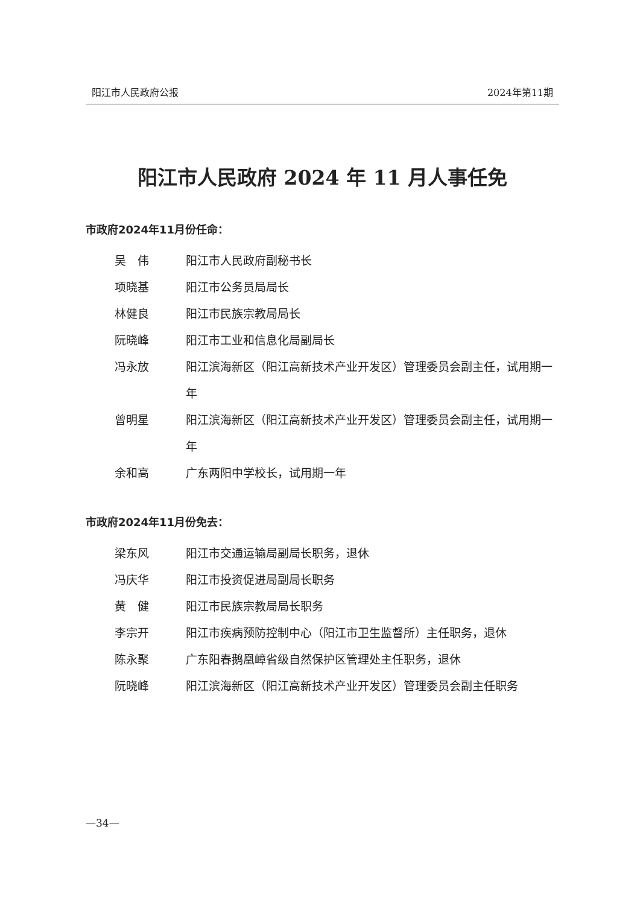阳江市人民政府公报 2024年第11期
阳江市人民政府 2024 年 11 月人事任免
市政府2024年11月份任命：
吴　伟 阳江市人民政府副秘书长
项晓基 阳江市公务员局局长
林健良 阳江市民族宗教局局长
阮晓峰 阳江市工业和信息化局副局长
冯永放 阳江滨海新区（阳江高新技术产业开发区）管理委员会副主任，试用期一年
曾明星 阳江滨海新区（阳江高新技术产业开发区）管理委员会副主任，试用期一年
余和高 广东两阳中学校长，试用期一年
市政府2024年11月份免去：
梁东风 阳江市交通运输局副局长职务，退休
冯庆华 阳江市投资促进局副局长职务
黄　健 阳江市民族宗教局局长职务
李宗开 阳江市疾病预防控制中心（阳江市卫生监督所）主任职务，退休
陈永聚 广东阳春鹅凰嶂省级自然保护区管理处主任职务，退休
阮晓峰 阳江滨海新区（阳江高新技术产业开发区）管理委员会副主任职务
—34—